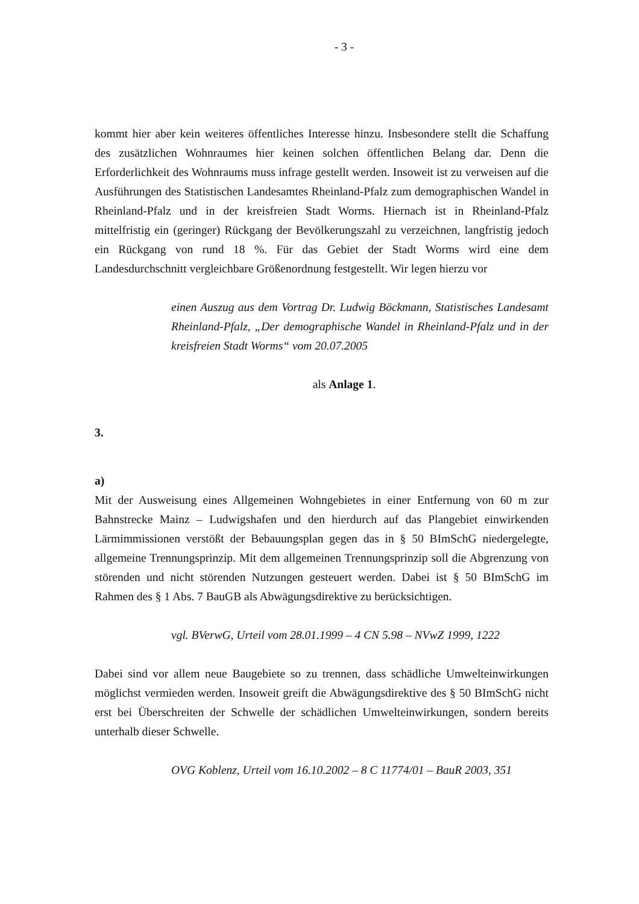- 3 -
kommt hier aber kein weiteres öffentliches Interesse hinzu. Insbesondere stellt die Schaffung des zusätzlichen Wohnraumes hier keinen solchen öffentlichen Belang dar. Denn die Erforderlichkeit des Wohnraums muss infrage gestellt werden. Insoweit ist zu verweisen auf die Ausführungen des Statistischen Landesamtes Rheinland-Pfalz zum demographischen Wandel in Rheinland-Pfalz und in der kreisfreien Stadt Worms. Hiernach ist in Rheinland-Pfalz mittelfristig ein (geringer) Rückgang der Bevölkerungszahl zu verzeichnen, langfristig jedoch ein Rückgang von rund 18 %. Für das Gebiet der Stadt Worms wird eine dem Landesdurchschnitt vergleichbare Größenordnung festgestellt. Wir legen hierzu vor
einen Auszug aus dem Vortrag Dr. Ludwig Böckmann, Statistisches Landesamt Rheinland-Pfalz, „Der demographische Wandel in Rheinland-Pfalz und in der kreisfreien Stadt Worms“ vom 20.07.2005
als Anlage 1.
3.
a)
Mit der Ausweisung eines Allgemeinen Wohngebietes in einer Entfernung von 60 m zur Bahnstrecke Mainz – Ludwigshafen und den hierdurch auf das Plangebiet einwirkenden Lärmimmissionen verstößt der Bebauungsplan gegen das in § 50 BImSchG niedergelegte, allgemeine Trennungsprinzip. Mit dem allgemeinen Trennungsprinzip soll die Abgrenzung von störenden und nicht störenden Nutzungen gesteuert werden. Dabei ist § 50 BImSchG im Rahmen des § 1 Abs. 7 BauGB als Abwägungsdirektive zu berücksichtigen.
vgl. BVerwG, Urteil vom 28.01.1999 – 4 CN 5.98 – NVwZ 1999, 1222
Dabei sind vor allem neue Baugebiete so zu trennen, dass schädliche Umwelteinwirkungen möglichst vermieden werden. Insoweit greift die Abwägungsdirektive des § 50 BImSchG nicht erst bei Überschreiten der Schwelle der schädlichen Umwelteinwirkungen, sondern bereits unterhalb dieser Schwelle.
OVG Koblenz, Urteil vom 16.10.2002 – 8 C 11774/01 – BauR 2003, 351